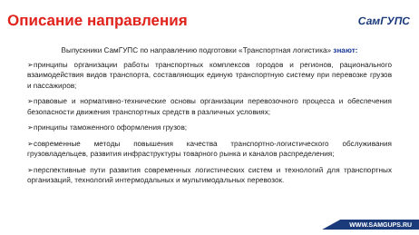Описание направления
СамГУПС
Выпускники СамГУПС по направлению подготовки «Транспортная логистика» знают:
➢принципы организации работы транспортных комплексов городов и регионов, рационального взаимодействия видов транспорта, составляющих единую транспортную систему при перевозке грузов и пассажиров;
➢правовые и нормативно-технические основы организации перевозочного процесса и обеспечения безопасности движения транспортных средств в различных условиях;
➢принципы таможенного оформления грузов;
➢современные методы повышения качества транспортно-логистического обслуживания грузовладельцев, развития инфраструктуры товарного рынка и каналов распределения;
➢перспективные пути развития современных логистических систем и технологий для транспортных организаций, технологий интермодальных и мультимодальных перевозок.
WWW.SAMGUPS.RU